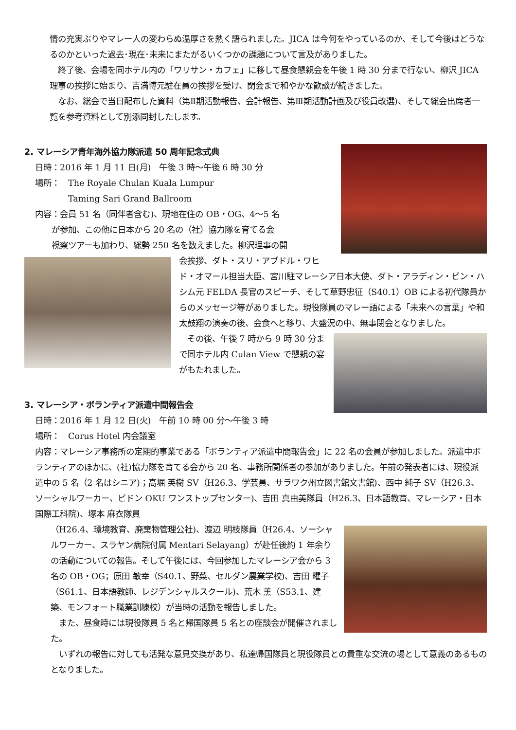情の充実ぶりやマレー人の変わらぬ温厚さを熱く語られました。JICA は今何をやっているのか、そして今後はどうなるのかといった過去･現在･未来にまたがるいくつかの課題について言及がありました。
　終了後、会場を同ホテル内の「ワリサン・カフェ」に移して昼食懇親会を午後 1 時 30 分まで行ない、柳沢 JICA 理事の挨拶に始まり、吉満博元駐在員の挨拶を受け、閉会まで和やかな歓談が続きました。
　なお、総会で当日配布した資料（第Ⅱ期活動報告、会計報告、第Ⅲ期活動計画及び役員改選)、そして総会出席者一覧を参考資料として別添同封したします。
2. マレーシア青年海外協力隊派遣 50 周年記念式典
日時：2016 年 1 月 11 日(月)　午後 3 時～午後 6 時 30 分
場所：　The Royale Chulan Kuala Lumpur
　　　　Taming Sari Grand Ballroom
内容：会員 51 名（同伴者含む)、現地在住の OB・OG、4～5 名
　　が参加、この他に日本から 20 名の（社）協力隊を育てる会
　　視察ツアーも加わり、総勢 250 名を数えました。柳沢理事の開
会挨拶、ダト・スリ・アブドル・ワヒド・オマール担当大臣、宮川駐マレーシア日本大使、ダト・アラディン・ビン・ハシム元 FELDA 長官のスピーチ、そして草野忠征（S40.1）OB による初代隊員からのメッセージ等がありました。現役隊員のマレー語による「未来への言葉」や和太鼓翔の演奏の後、会食へと移り、大盛況の中、無事閉会となりました。
　その後、午後 7 時から 9 時 30 分まで同ホテル内 Culan View で懇親の宴がもたれました。
3. マレーシア・ボランティア派遣中間報告会
日時：2016 年 1 月 12 日(火)　午前 10 時 00 分～午後 3 時
場所：　Corus Hotel 内会議室
内容：マレーシア事務所の定期的事業である「ボランティア派遣中間報告会」に 22 名の会員が参加しました。派遣中ボランティアのほかに、(社)協力隊を育てる会から 20 名、事務所関係者の参加がありました。午前の発表者には、現役派遣中の 5 名（2 名はシニア)；高堀 英樹 SV（H26.3、学芸員、サラワク州立図書館文書館)、西中 純子 SV（H26.3、ソーシャルワーカー、ビドン OKU ワンストップセンター)、吉田 真由美隊員（H26.3、日本語教育、マレーシア・日本国際工科院)、塚本 麻衣隊員
（H26.4、環境教育、廃棄物管理公社)、渡辺 明枝隊員（H26.4、ソーシャルワーカー、スラヤン病院付属 Mentari Selayang）が赴任後約 1 年余りの活動についての報告。そして午後には、今回参加したマレーシア会から 3 名の OB・OG；原田 敏幸（S40.1、野菜、セルダン農業学校)、吉田 曜子（S61.1、日本語教師、レジデンシャルスクール)、荒木 薫（S53.1、建築、モンフォート職業訓練校）が当時の活動を報告しました。
　また、昼食時には現役隊員 5 名と帰国隊員 5 名との座談会が開催されました。
　いずれの報告に対しても活発な意見交換があり、私達帰国隊員と現役隊員との貴重な交流の場として意義のあるものとなりました。